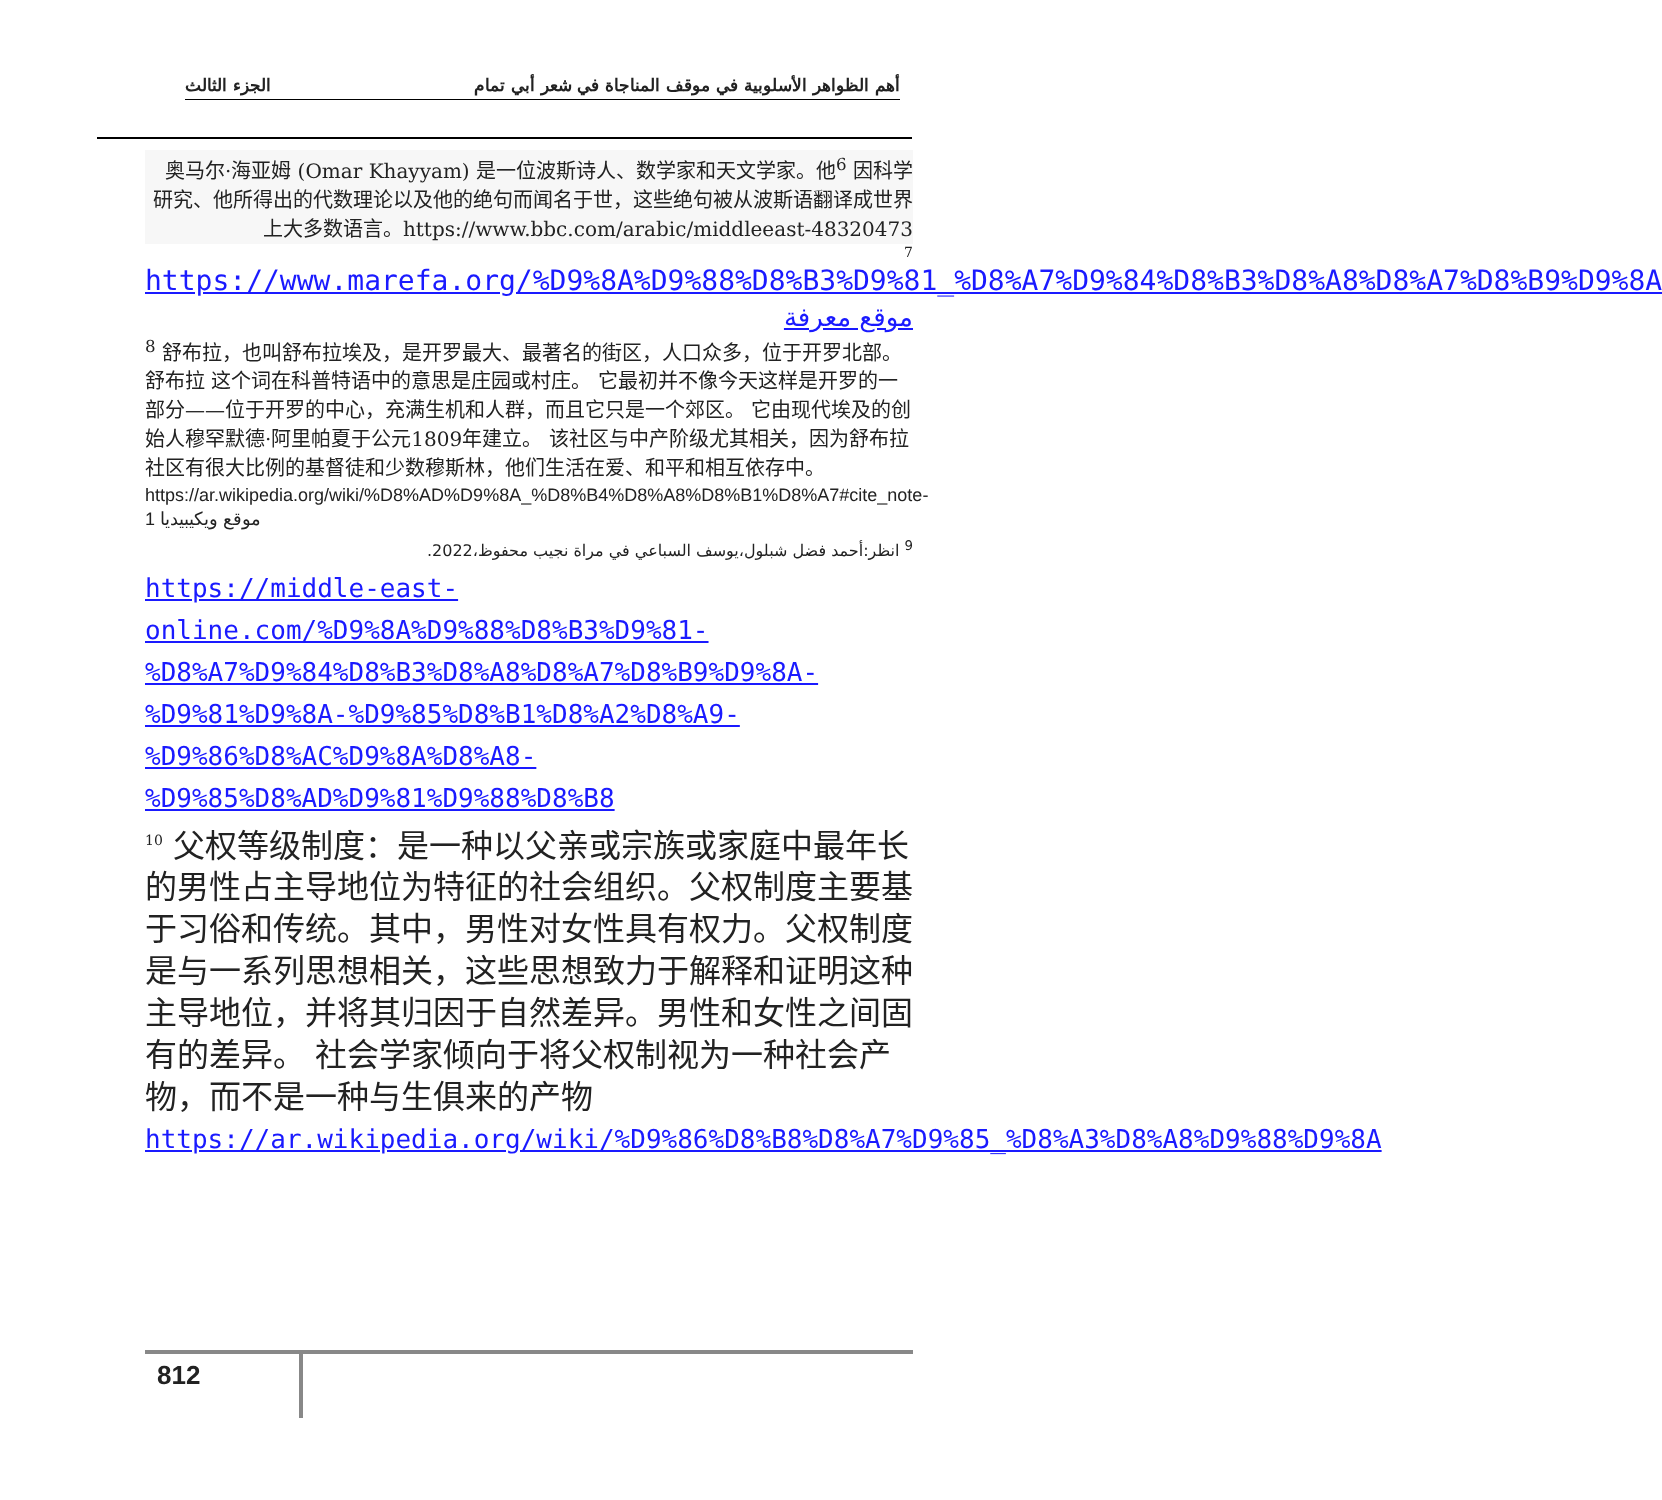الجزء الثالث أهم الظواهر الأسلوبية في موقف المناجاة في شعر أبي تمام
奥马尔·海亚姆 (Omar Khayyam) 是一位波斯诗人、数学家和天文学家。他<sup>6</sup> 因科学研究、他所得出的代数理论以及他的绝句而闻名于世，这些绝句被从波斯语翻译成世界上大多数语言。https://www.bbc.com/arabic/middleeast-48320473
7
https://www.marefa.org/%D9%8A%D9%88%D8%B3%D9%81_%D8%A7%D9%84%D8%B3%D8%A8%D8%A7%D8%B9%D9%8A
موقع معرفة
<sup>8</sup> 舒布拉，也叫舒布拉埃及，是开罗最大、最著名的街区，人口众多，位于开罗北部。 舒布拉 这个词在科普特语中的意思是庄园或村庄。 它最初并不像今天这样是开罗的一部分——位于开罗的中心，充满生机和人群，而且它只是一个郊区。 它由现代埃及的创始人穆罕默德·阿里帕夏于公元1809年建立。 该社区与中产阶级尤其相关，因为舒布拉社区有很大比例的基督徒和少数穆斯林，他们生活在爱、和平和相互依存中。
https://ar.wikipedia.org/wiki/%D8%AD%D9%8A_%D8%B4%D8%A8%D8%B1%D8%A7#cite_note-1 موقع ويكيبيديا
<sup>9</sup> انظر:أحمد فضل شبلول،يوسف السباعي في مراة نجيب محفوظ،2022.
https://middle-east-online.com/%D9%8A%D9%88%D8%B3%D9%81-%D8%A7%D9%84%D8%B3%D8%A8%D8%A7%D8%B9%D9%8A-%D9%81%D9%8A-%D9%85%D8%B1%D8%A2%D8%A9-%D9%86%D8%AC%D9%8A%D8%A8-%D9%85%D8%AD%D9%81%D9%88%D8%B8
<sup>10</sup> 父权等级制度：是一种以父亲或宗族或家庭中最年长的男性占主导地位为特征的社会组织。父权制度主要基于习俗和传统。其中，男性对女性具有权力。父权制度是与一系列思想相关，这些思想致力于解释和证明这种主导地位，并将其归因于自然差异。男性和女性之间固有的差异。 社会学家倾向于将父权制视为一种社会产物，而不是一种与生俱来的产物
https://ar.wikipedia.org/wiki/%D9%86%D8%B8%D8%A7%D9%85_%D8%A3%D8%A8%D9%88%D9%8A
812